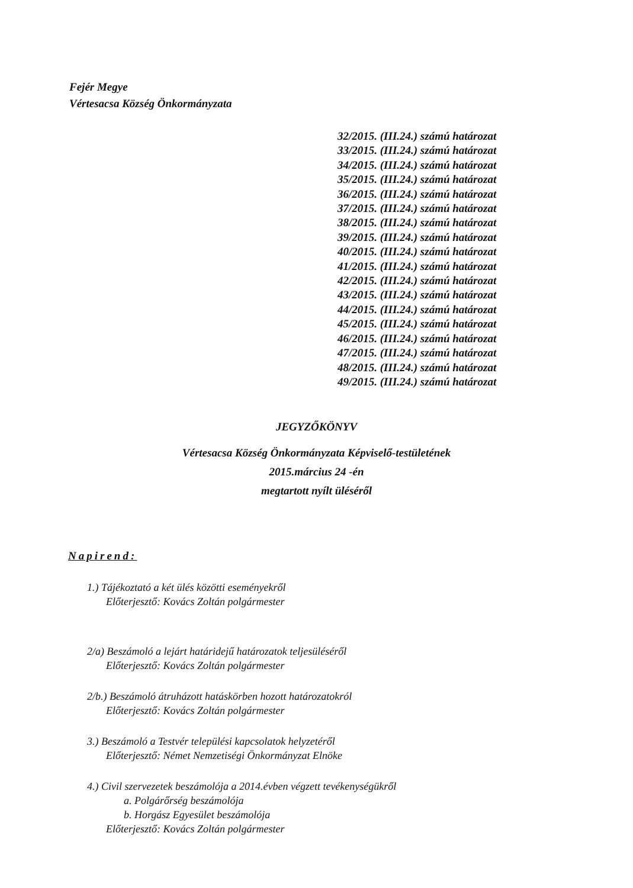Fejér Megye
Vértesacsa Község Önkormányzata
32/2015. (III.24.) számú határozat
33/2015. (III.24.) számú határozat
34/2015. (III.24.) számú határozat
35/2015. (III.24.) számú határozat
36/2015. (III.24.) számú határozat
37/2015. (III.24.) számú határozat
38/2015. (III.24.) számú határozat
39/2015. (III.24.) számú határozat
40/2015. (III.24.) számú határozat
41/2015. (III.24.) számú határozat
42/2015. (III.24.) számú határozat
43/2015. (III.24.) számú határozat
44/2015. (III.24.) számú határozat
45/2015. (III.24.) számú határozat
46/2015. (III.24.) számú határozat
47/2015. (III.24.) számú határozat
48/2015. (III.24.) számú határozat
49/2015. (III.24.) számú határozat
JEGYZŐKÖNYV
Vértesacsa Község Önkormányzata Képviselő-testületének
2015.március 24 -én
megtartott nyílt üléséről
Napirend:
1.) Tájékoztató a két ülés közötti eseményekről
Előterjesztő: Kovács Zoltán polgármester
2/a) Beszámoló a lejárt határidejű határozatok teljesüléséről
Előterjesztő: Kovács Zoltán polgármester
2/b.) Beszámoló átruházott hatáskörben hozott határozatokról
Előterjesztő: Kovács Zoltán polgármester
3.) Beszámoló a Testvér települési kapcsolatok helyzetéről
Előterjesztő: Német Nemzetiségi Önkormányzat Elnöke
4.) Civil szervezetek beszámolója a 2014.évben végzett tevékenységükről
a. Polgárőrség beszámolója
b. Horgász Egyesület beszámolója
Előterjesztő: Kovács Zoltán polgármester